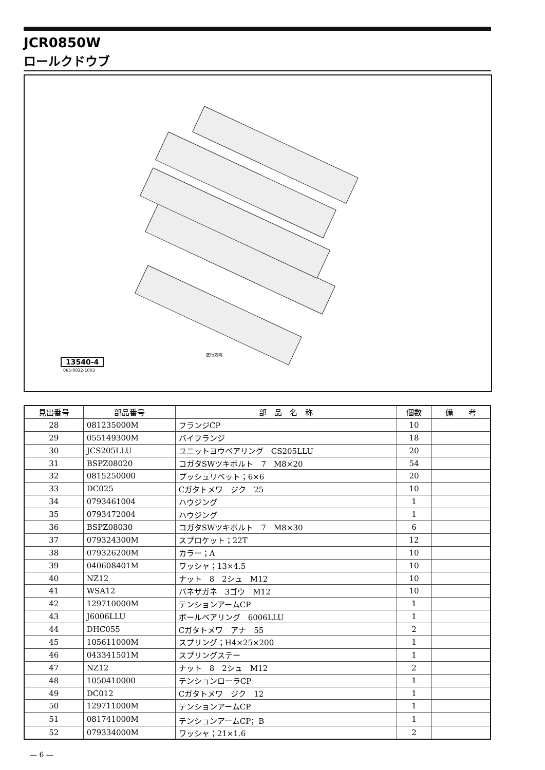JCR0850W
ロールクドウブ
13540-4
065-0032-1003
進行方向
| 見出番号 | 部品番号 | 部 品 名 称 | 個数 | 備 考 |
| --- | --- | --- | --- | --- |
| 28 | 081235000M | フランジCP | 10 | |
| 29 | 055149300M | バイフランジ | 18 | |
| 30 | JCS205LLU | ユニットヨウベアリング CS205LLU | 20 | |
| 31 | BSPZ08020 | コガタSWツキボルト 7 M8×20 | 54 | |
| 32 | 0815250000 | プッシュリベット；6×6 | 20 | |
| 33 | DC025 | Cガタトメワ ジク 25 | 10 | |
| 34 | 0793461004 | ハウジング | 1 | |
| 35 | 0793472004 | ハウジング | 1 | |
| 36 | BSPZ08030 | コガタSWツキボルト 7 M8×30 | 6 | |
| 37 | 079324300M | スプロケット；22T | 12 | |
| 38 | 079326200M | カラー；A | 10 | |
| 39 | 040608401M | ワッシャ；13×4.5 | 10 | |
| 40 | NZ12 | ナット 8 2シュ M12 | 10 | |
| 41 | WSA12 | バネザガネ 3ゴウ M12 | 10 | |
| 42 | 129710000M | テンションアームCP | 1 | |
| 43 | J6006LLU | ボールベアリング 6006LLU | 1 | |
| 44 | DHC055 | Cガタトメワ アナ 55 | 2 | |
| 45 | 105611000M | スプリング；H4×25×200 | 1 | |
| 46 | 043341501M | スプリングステー | 1 | |
| 47 | NZ12 | ナット 8 2シュ M12 | 2 | |
| 48 | 1050410000 | テンションローラCP | 1 | |
| 49 | DC012 | Cガタトメワ ジク 12 | 1 | |
| 50 | 129711000M | テンションアームCP | 1 | |
| 51 | 081741000M | テンションアームCP；B | 1 | |
| 52 | 079334000M | ワッシャ；21×1.6 | 2 | |
— 6 —